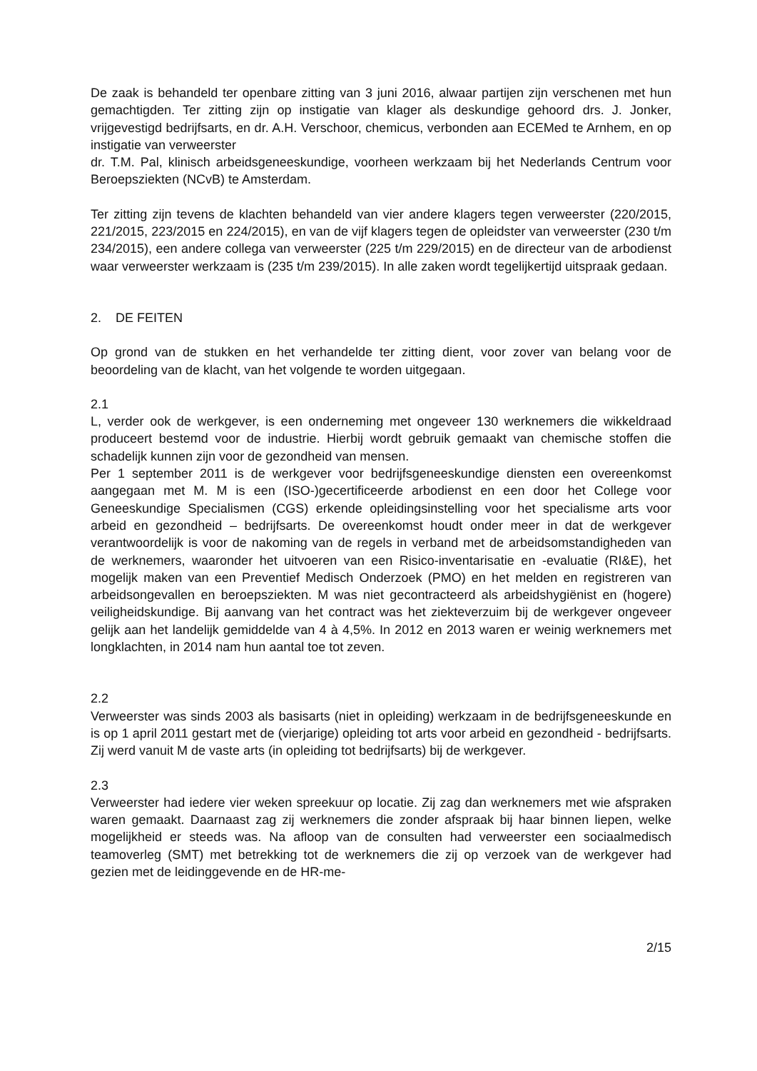De zaak is behandeld ter openbare zitting van 3 juni 2016, alwaar partijen zijn verschenen met hun gemachtigden. Ter zitting zijn op instigatie van klager als deskundige gehoord drs. J. Jonker, vrijgevestigd bedrijfsarts, en dr. A.H. Verschoor, chemicus, verbonden aan ECEMed te Arnhem, en op instigatie van verweerster
dr. T.M. Pal, klinisch arbeidsgeneeskundige, voorheen werkzaam bij het Nederlands Centrum voor Beroepsziekten (NCvB) te Amsterdam.
Ter zitting zijn tevens de klachten behandeld van vier andere klagers tegen verweerster (220/2015, 221/2015, 223/2015 en 224/2015), en van de vijf klagers tegen de opleidster van verweerster (230 t/m 234/2015), een andere collega van verweerster (225 t/m 229/2015) en de directeur van de arbodienst waar verweerster werkzaam is (235 t/m 239/2015). In alle zaken wordt tegelijkertijd uitspraak gedaan.
2. DE FEITEN
Op grond van de stukken en het verhandelde ter zitting dient, voor zover van belang voor de beoordeling van de klacht, van het volgende te worden uitgegaan.
2.1
L, verder ook de werkgever, is een onderneming met ongeveer 130 werknemers die wikkeldraad produceert bestemd voor de industrie. Hierbij wordt gebruik gemaakt van chemische stoffen die schadelijk kunnen zijn voor de gezondheid van mensen.
Per 1 september 2011 is de werkgever voor bedrijfsgeneeskundige diensten een overeenkomst aangegaan met M. M is een (ISO-)gecertificeerde arbodienst en een door het College voor Geneeskundige Specialismen (CGS) erkende opleidingsinstelling voor het specialisme arts voor arbeid en gezondheid – bedrijfsarts. De overeenkomst houdt onder meer in dat de werkgever verantwoordelijk is voor de nakoming van de regels in verband met de arbeidsomstandigheden van de werknemers, waaronder het uitvoeren van een Risico-inventarisatie en -evaluatie (RI&E), het mogelijk maken van een Preventief Medisch Onderzoek (PMO) en het melden en registreren van arbeidsongevallen en beroepsziekten. M was niet gecontracteerd als arbeidshygiënist en (hogere) veiligheidskundige. Bij aanvang van het contract was het ziekteverzuim bij de werkgever ongeveer gelijk aan het landelijk gemiddelde van 4 à 4,5%. In 2012 en 2013 waren er weinig werknemers met longklachten, in 2014 nam hun aantal toe tot zeven.
2.2
Verweerster was sinds 2003 als basisarts (niet in opleiding) werkzaam in de bedrijfsgeneeskunde en is op 1 april 2011 gestart met de (vierjarige) opleiding tot arts voor arbeid en gezondheid - bedrijfsarts. Zij werd vanuit M de vaste arts (in opleiding tot bedrijfsarts) bij de werkgever.
2.3
Verweerster had iedere vier weken spreekuur op locatie. Zij zag dan werknemers met wie afspraken waren gemaakt. Daarnaast zag zij werknemers die zonder afspraak bij haar binnen liepen, welke mogelijkheid er steeds was. Na afloop van de consulten had verweerster een sociaalmedisch teamoverleg (SMT) met betrekking tot de werknemers die zij op verzoek van de werkgever had gezien met de leidinggevende en de HR-me-
2/15